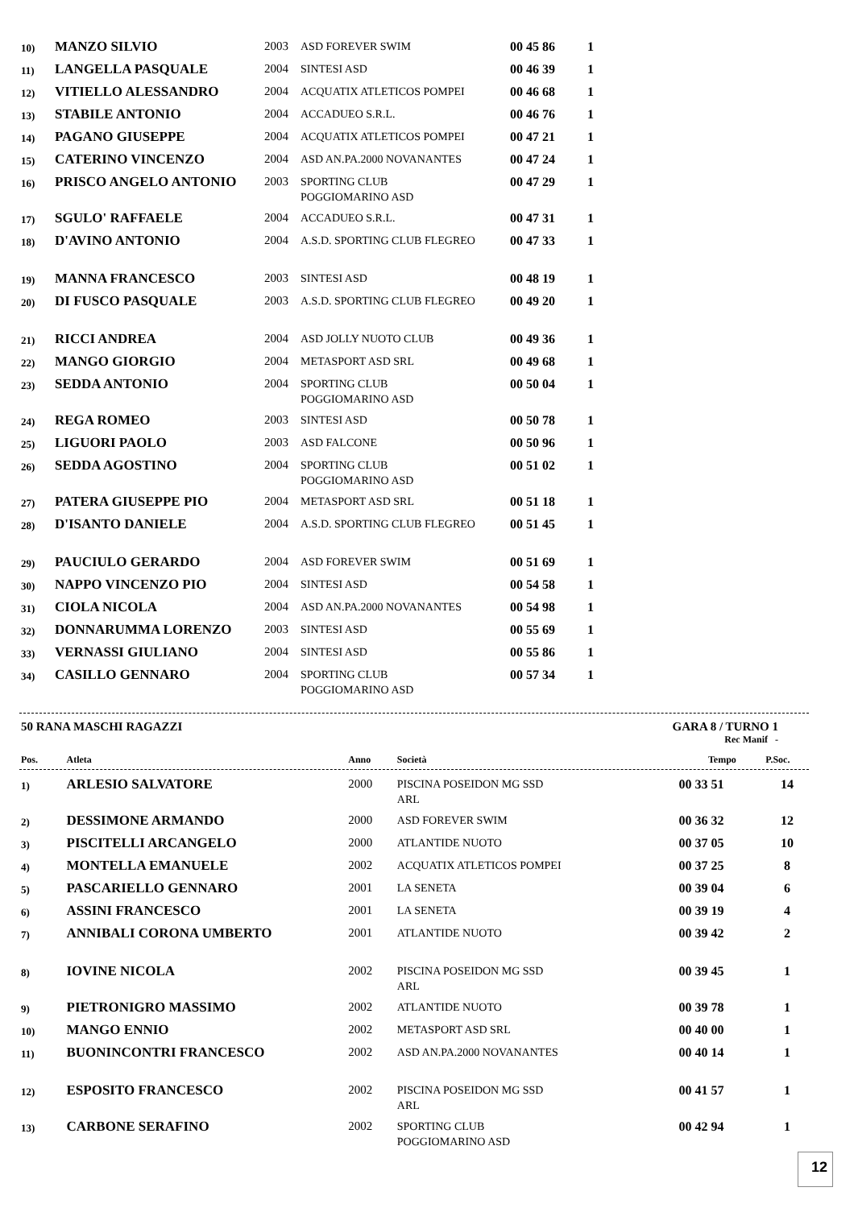| 10) | MANZO SILVIO | 2003 | ASD FOREVER SWIM | 00 45 86 | 1 |
| 11) | LANGELLA PASQUALE | 2004 | SINTESI ASD | 00 46 39 | 1 |
| 12) | VITIELLO ALESSANDRO | 2004 | ACQUATIX ATLETICOS POMPEI | 00 46 68 | 1 |
| 13) | STABILE ANTONIO | 2004 | ACCADUEO S.R.L. | 00 46 76 | 1 |
| 14) | PAGANO GIUSEPPE | 2004 | ACQUATIX ATLETICOS POMPEI | 00 47 21 | 1 |
| 15) | CATERINO VINCENZO | 2004 | ASD AN.PA.2000 NOVANANTES | 00 47 24 | 1 |
| 16) | PRISCO ANGELO ANTONIO | 2003 | SPORTING CLUB POGGIOMARINO ASD | 00 47 29 | 1 |
| 17) | SGULO' RAFFAELE | 2004 | ACCADUEO S.R.L. | 00 47 31 | 1 |
| 18) | D'AVINO ANTONIO | 2004 | A.S.D. SPORTING CLUB FLEGREO | 00 47 33 | 1 |
| 19) | MANNA FRANCESCO | 2003 | SINTESI ASD | 00 48 19 | 1 |
| 20) | DI FUSCO PASQUALE | 2003 | A.S.D. SPORTING CLUB FLEGREO | 00 49 20 | 1 |
| 21) | RICCI ANDREA | 2004 | ASD JOLLY NUOTO CLUB | 00 49 36 | 1 |
| 22) | MANGO GIORGIO | 2004 | METASPORT ASD SRL | 00 49 68 | 1 |
| 23) | SEDDA ANTONIO | 2004 | SPORTING CLUB POGGIOMARINO ASD | 00 50 04 | 1 |
| 24) | REGA ROMEO | 2003 | SINTESI ASD | 00 50 78 | 1 |
| 25) | LIGUORI PAOLO | 2003 | ASD FALCONE | 00 50 96 | 1 |
| 26) | SEDDA AGOSTINO | 2004 | SPORTING CLUB POGGIOMARINO ASD | 00 51 02 | 1 |
| 27) | PATERA GIUSEPPE PIO | 2004 | METASPORT ASD SRL | 00 51 18 | 1 |
| 28) | D'ISANTO DANIELE | 2004 | A.S.D. SPORTING CLUB FLEGREO | 00 51 45 | 1 |
| 29) | PAUCIULO GERARDO | 2004 | ASD FOREVER SWIM | 00 51 69 | 1 |
| 30) | NAPPO VINCENZO PIO | 2004 | SINTESI ASD | 00 54 58 | 1 |
| 31) | CIOLA NICOLA | 2004 | ASD AN.PA.2000 NOVANANTES | 00 54 98 | 1 |
| 32) | DONNARUMMA LORENZO | 2003 | SINTESI ASD | 00 55 69 | 1 |
| 33) | VERNASSI GIULIANO | 2004 | SINTESI ASD | 00 55 86 | 1 |
| 34) | CASILLO GENNARO | 2004 | SPORTING CLUB POGGIOMARINO ASD | 00 57 34 | 1 |
50 RANA MASCHI RAGAZZI GARA 8 / TURNO 1
Rec Manif -
| Pos. | Atleta | Anno | Società | Tempo | P.Soc. |
| --- | --- | --- | --- | --- | --- |
| 1) | ARLESIO SALVATORE | 2000 | PISCINA POSEIDON MG SSD ARL | 00 33 51 | 14 |
| 2) | DESSIMONE ARMANDO | 2000 | ASD FOREVER SWIM | 00 36 32 | 12 |
| 3) | PISCITELLI ARCANGELO | 2000 | ATLANTIDE NUOTO | 00 37 05 | 10 |
| 4) | MONTELLA EMANUELE | 2002 | ACQUATIX ATLETICOS POMPEI | 00 37 25 | 8 |
| 5) | PASCARIELLO GENNARO | 2001 | LA SENETA | 00 39 04 | 6 |
| 6) | ASSINI FRANCESCO | 2001 | LA SENETA | 00 39 19 | 4 |
| 7) | ANNIBALI CORONA UMBERTO | 2001 | ATLANTIDE NUOTO | 00 39 42 | 2 |
| 8) | IOVINE NICOLA | 2002 | PISCINA POSEIDON MG SSD ARL | 00 39 45 | 1 |
| 9) | PIETRONIGRO MASSIMO | 2002 | ATLANTIDE NUOTO | 00 39 78 | 1 |
| 10) | MANGO ENNIO | 2002 | METASPORT ASD SRL | 00 40 00 | 1 |
| 11) | BUONINCONTRI FRANCESCO | 2002 | ASD AN.PA.2000 NOVANANTES | 00 40 14 | 1 |
| 12) | ESPOSITO FRANCESCO | 2002 | PISCINA POSEIDON MG SSD ARL | 00 41 57 | 1 |
| 13) | CARBONE SERAFINO | 2002 | SPORTING CLUB POGGIOMARINO ASD | 00 42 94 | 1 |
12